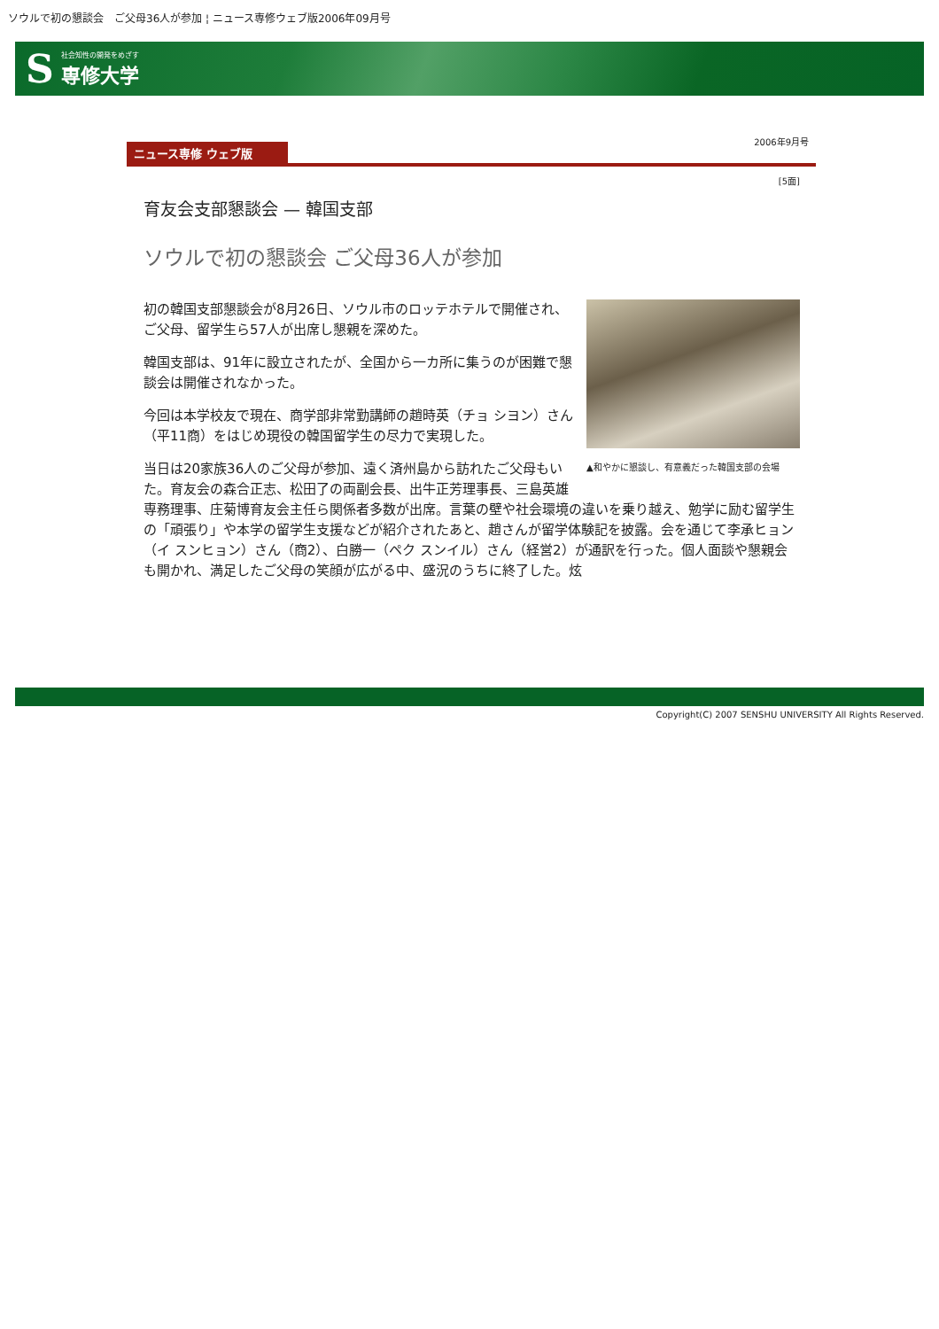ソウルで初の懇談会　ご父母36人が参加 ¦ ニュース専修ウェブ版2006年09月号
S社会知性の開発をめざす
専修大学
ニュース専修 ウェブ版 2006年9月号
[5面]
育友会支部懇談会 — 韓国支部
ソウルで初の懇談会 ご父母36人が参加
▲和やかに懇談し、有意義だった韓国支部の会場
初の韓国支部懇談会が8月26日、ソウル市のロッテホテルで開催され、ご父母、留学生ら57人が出席し懇親を深めた。
韓国支部は、91年に設立されたが、全国から一カ所に集うのが困難で懇談会は開催されなかった。
今回は本学校友で現在、商学部非常勤講師の趙時英（チョ シヨン）さん（平11商）をはじめ現役の韓国留学生の尽力で実現した。
当日は20家族36人のご父母が参加、遠く済州島から訪れたご父母もいた。育友会の森合正志、松田了の両副会長、出牛正芳理事長、三島英雄専務理事、庄菊博育友会主任ら関係者多数が出席。言葉の壁や社会環境の違いを乗り越え、勉学に励む留学生の「頑張り」や本学の留学生支援などが紹介されたあと、趙さんが留学体験記を披露。会を通じて李承ヒョン（イ スンヒョン）さん（商2）、白勝一（ペク スンイル）さん（経営2）が通訳を行った。個人面談や懇親会も開かれ、満足したご父母の笑顔が広がる中、盛況のうちに終了した。炫
Copyright(C) 2007 SENSHU UNIVERSITY All Rights Reserved.